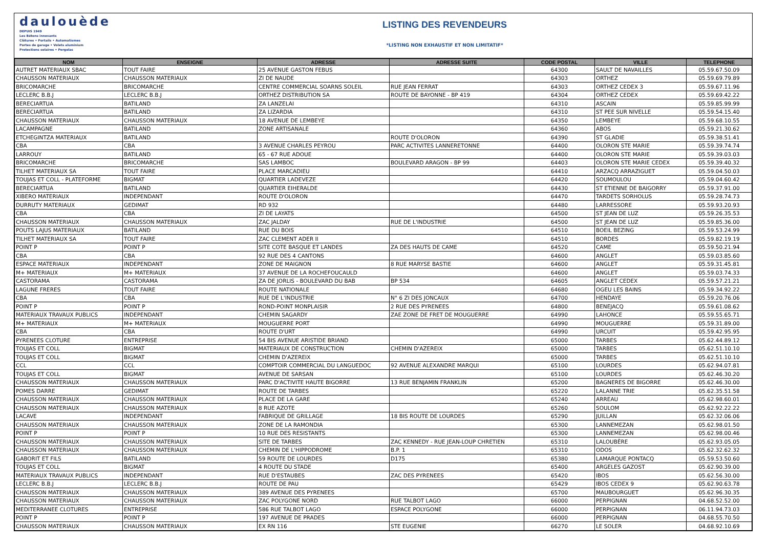daulouède
DEPUIS 1949
Les Bétons innovants
Clôtures • Portails • Automatismes
Portes de garage • Volets aluminium
Protections solaires • Pergolas
LISTING DES REVENDEURS
*LISTING NON EXHAUSTIF ET NON LIMITATIF*
| NOM | ENSEIGNE | ADRESSE | ADRESSE SUITE | CODE POSTAL | VILLE | TELEPHONE |
| --- | --- | --- | --- | --- | --- | --- |
| AUTRET MATERIAUX SBAC | TOUT FAIRE | 25 AVENUE GASTON FEBUS | | 64300 | SAULT DE NAVAILLES | 05.59.67.50.09 |
| CHAUSSON MATERIAUX | CHAUSSON MATERIAUX | ZI DE NAUDE | | 64303 | ORTHEZ | 05.59.69.79.89 |
| BRICOMARCHE | BRICOMARCHE | CENTRE COMMERCIAL SOARNS SOLEIL | RUE JEAN FERRAT | 64303 | ORTHEZ CEDEX 3 | 05.59.67.11.96 |
| LECLERC B.B.J | LECLERC B.B.J | ORTHEZ DISTRIBUTION SA | ROUTE DE BAYONNE - BP 419 | 64304 | ORTHEZ CEDEX | 05.59.69.42.22 |
| BERECIARTUA | BATILAND | ZA LANZELAI | | 64310 | ASCAIN | 05.59.85.99.99 |
| BERECIARTUA | BATILAND | ZA LIZARDIA | | 64310 | ST PEE SUR NIVELLE | 05.59.54.15.40 |
| CHAUSSON MATERIAUX | CHAUSSON MATERIAUX | 18 AVENUE DE LEMBEYE | | 64350 | LEMBEYE | 05.59.68.10.55 |
| LACAMPAGNE | BATILAND | ZONE ARTISANALE | | 64360 | ABOS | 05.59.21.30.62 |
| ETCHEGINTZA MATERIAUX | BATILAND | | ROUTE D'OLORON | 64390 | ST GLADIE | 05.59.38.51.41 |
| CBA | CBA | 3 AVENUE CHARLES PEYROU | PARC ACTIVITES LANNERETONNE | 64400 | OLORON STE MARIE | 05.59.39.74.74 |
| LARROUY | BATILAND | 65 - 67 RUE ADOUE | | 64400 | OLORON STE MARIE | 05.59.39.03.03 |
| BRICOMARCHE | BRICOMARCHE | SAS LAMBOC | BOULEVARD ARAGON - BP 99 | 64403 | OLORON STE MARIE CEDEX | 05.59.39.40.32 |
| TILHET MATERIAUX SA | TOUT FAIRE | PLACE MARCADIEU | | 64410 | ARZACQ ARRAZIGUET | 05.59.04.50.03 |
| TOUJAS ET COLL - PLATEFORME | BIGMAT | QUARTIER LADEVEZE | | 64420 | SOUMOULOU | 05.59.04.60.42 |
| BERECIARTUA | BATILAND | QUARTIER EIHERALDE | | 64430 | ST ETIENNE DE BAIGORRY | 05.59.37.91.00 |
| XIBERO MATERIAUX | INDEPENDANT | ROUTE D'OLORON | | 64470 | TARDETS SORHOLUS | 05.59.28.74.73 |
| DURRUTY MATERIAUX | GEDIMAT | RD 932 | | 64480 | LARRESSORE | 05.59.93.20.93 |
| CBA | CBA | ZI DE LAYATS | | 64500 | ST JEAN DE LUZ | 05.59.26.35.53 |
| CHAUSSON MATERIAUX | CHAUSSON MATERIAUX | ZAC JALDAY | RUE DE L'INDUSTRIE | 64500 | ST JEAN DE LUZ | 05.59.85.36.00 |
| POUTS LAJUS MATERIAUX | BATILAND | RUE DU BOIS | | 64510 | BOEIL BEZING | 05.59.53.24.99 |
| TILHET MATERIAUX SA | TOUT FAIRE | ZAC CLEMENT ADER II | | 64510 | BORDES | 05.59.82.19.19 |
| POINT P | POINT P | SITE COTE BASQUE ET LANDES | ZA DES HAUTS DE CAME | 64520 | CAME | 05.59.50.21.94 |
| CBA | CBA | 92 RUE DES 4 CANTONS | | 64600 | ANGLET | 05.59.03.85.60 |
| ESPACE MATERIAUX | INDEPENDANT | ZONE DE MAIGNON | 8 RUE MARYSE BASTIE | 64600 | ANGLET | 05.59.31.45.81 |
| M+ MATERIAUX | M+ MATERIAUX | 37 AVENUE DE LA ROCHEFOUCAULD | | 64600 | ANGLET | 05.59.03.74.33 |
| CASTORAMA | CASTORAMA | ZA DE JORLIS - BOULEVARD DU BAB | BP 534 | 64605 | ANGLET CEDEX | 05.59.57.21.21 |
| LAGUNE FRERES | TOUT FAIRE | ROUTE NATIONALE | | 64680 | OGEU LES BAINS | 05.59.34.92.22 |
| CBA | CBA | RUE DE L'INDUSTRIE | N° 6 ZI DES JONCAUX | 64700 | HENDAYE | 05.59.20.76.06 |
| POINT P | POINT P | ROND-POINT MONPLAISIR | 2 RUE DES PYRENEES | 64800 | BENEJACQ | 05.59.61.08.62 |
| MATERIAUX TRAVAUX PUBLICS | INDEPENDANT | CHEMIN SAGARDY | ZAE ZONE DE FRET DE MOUGUERRE | 64990 | LAHONCE | 05.59.55.65.71 |
| M+ MATERIAUX | M+ MATERIAUX | MOUGUERRE PORT | | 64990 | MOUGUERRE | 05.59.31.89.00 |
| CBA | CBA | ROUTE D'URT | | 64990 | URCUIT | 05.59.42.95.95 |
| PYRENEES CLOTURE | ENTREPRISE | 54 BIS AVENUE ARISTIDE BRIAND | | 65000 | TARBES | 05.62.44.89.12 |
| TOUJAS ET COLL | BIGMAT | MATERIAUX DE CONSTRUCTION | CHEMIN D'AZEREIX | 65000 | TARBES | 05.62.51.10.10 |
| TOUJAS ET COLL | BIGMAT | CHEMIN D'AZEREIX | | 65000 | TARBES | 05.62.51.10.10 |
| CCL | CCL | COMPTOIR COMMERCIAL DU LANGUEDOC | 92 AVENUE ALEXANDRE MARQUI | 65100 | LOURDES | 05.62.94.07.81 |
| TOUJAS ET COLL | BIGMAT | AVENUE DE SARSAN | | 65100 | LOURDES | 05.62.46.30.20 |
| CHAUSSON MATERIAUX | CHAUSSON MATERIAUX | PARC D'ACTIVITE HAUTE BIGORRE | 13 RUE BENJAMIN FRANKLIN | 65200 | BAGNERES DE BIGORRE | 05.62.46.30.00 |
| POMES DARRE | GEDIMAT | ROUTE DE TARBES | | 65220 | LALANNE TRIE | 05.62.35.51.58 |
| CHAUSSON MATERIAUX | CHAUSSON MATERIAUX | PLACE DE LA GARE | | 65240 | ARREAU | 05.62.98.60.01 |
| CHAUSSON MATERIAUX | CHAUSSON MATERIAUX | 8 RUE AZOTE | | 65260 | SOULOM | 05.62.92.22.22 |
| LACAVE | INDEPENDANT | FABRIQUE DE GRILLAGE | 18 BIS ROUTE DE LOURDES | 65290 | JUILLAN | 05.62.32.06.06 |
| CHAUSSON MATERIAUX | CHAUSSON MATERIAUX | ZONE DE LA RAMONDIA | | 65300 | LANNEMEZAN | 05.62.98.01.50 |
| POINT P | POINT P | 10 RUE DES RESISTANTS | | 65300 | LANNEMEZAN | 05.62.98.00.46 |
| CHAUSSON MATERIAUX | CHAUSSON MATERIAUX | SITE DE TARBES | ZAC KENNEDY - RUE JEAN-LOUP CHRETIEN | 65310 | LALOUBÈRE | 05.62.93.05.05 |
| CHAUSSON MATERIAUX | CHAUSSON MATERIAUX | CHEMIN DE L'HIPPODROME | B.P. 1 | 65310 | ODOS | 05.62.32.62.32 |
| GABORIT ET FILS | BATILAND | 59 ROUTE DE LOURDES | D175 | 65380 | LAMARQUE PONTACQ | 05.59.53.50.60 |
| TOUJAS ET COLL | BIGMAT | 4 ROUTE DU STADE | | 65400 | ARGELES GAZOST | 05.62.90.39.00 |
| MATERIAUX TRAVAUX PUBLICS | INDEPENDANT | RUE D'ESTAUBES | ZAC DES PYRENEES | 65420 | IBOS | 05.62.56.30.00 |
| LECLERC B.B.J | LECLERC B.B.J | ROUTE DE PAU | | 65429 | IBOS CEDEX 9 | 05.62.90.63.78 |
| CHAUSSON MATERIAUX | CHAUSSON MATERIAUX | 389 AVENUE DES PYRENEES | | 65700 | MAUBOURGUET | 05.62.96.30.35 |
| CHAUSSON MATERIAUX | CHAUSSON MATERIAUX | ZAC POLYGONE NORD | RUE TALBOT LAGO | 66000 | PERPIGNAN | 04.68.52.52.00 |
| MEDITERRANEE CLOTURES | ENTREPRISE | 586 RUE TALBOT LAGO | ESPACE POLYGONE | 66000 | PERPIGNAN | 06.11.94.73.03 |
| POINT P | POINT P | 197 AVENUE DE PRADES | | 66000 | PERPIGNAN | 04.68.55.70.50 |
| CHAUSSON MATERIAUX | CHAUSSON MATERIAUX | EX RN 116 | STE EUGENIE | 66270 | LE SOLER | 04.68.92.10.69 |